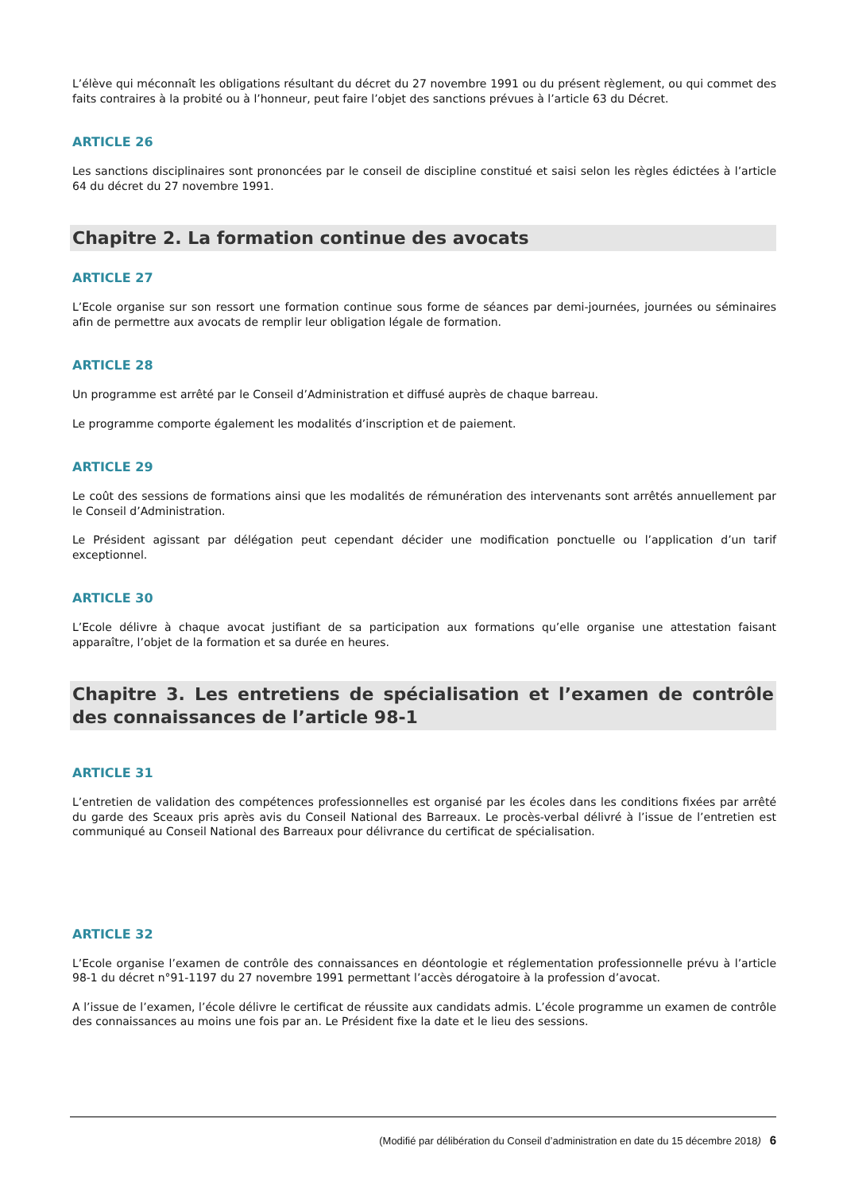L’élève qui méconnaît les obligations résultant du décret du 27 novembre 1991 ou du présent règlement, ou qui commet des faits contraires à la probité ou à l’honneur, peut faire l’objet des sanctions prévues à l’article 63 du Décret.
ARTICLE 26
Les sanctions disciplinaires sont prononcées par le conseil de discipline constitué et saisi selon les règles édictées à l’article 64 du décret du 27 novembre 1991.
Chapitre 2. La formation continue des avocats
ARTICLE 27
L’Ecole organise sur son ressort une formation continue sous forme de séances par demi-journées, journées ou séminaires afin de permettre aux avocats de remplir leur obligation légale de formation.
ARTICLE 28
Un programme est arrêté par le Conseil d’Administration et diffusé auprès de chaque barreau.
Le programme comporte également les modalités d’inscription et de paiement.
ARTICLE 29
Le coût des sessions de formations ainsi que les modalités de rémunération des intervenants sont arrêtés annuellement par le Conseil d’Administration.
Le Président agissant par délégation peut cependant décider une modification ponctuelle ou l’application d’un tarif exceptionnel.
ARTICLE 30
L’Ecole délivre à chaque avocat justifiant de sa participation aux formations qu’elle organise une attestation faisant apparaître, l’objet de la formation et sa durée en heures.
Chapitre 3. Les entretiens de spécialisation et l’examen de contrôle des connaissances de l’article 98-1
ARTICLE 31
L’entretien de validation des compétences professionnelles est organisé par les écoles dans les conditions fixées par arrêté du garde des Sceaux pris après avis du Conseil National des Barreaux. Le procès-verbal délivré à l’issue de l’entretien est communiqué au Conseil National des Barreaux pour délivrance du certificat de spécialisation.
ARTICLE 32
L’Ecole organise l’examen de contrôle des connaissances en déontologie et réglementation professionnelle prévu à l’article 98-1 du décret n°91-1197 du 27 novembre 1991 permettant l’accès dérogatoire à la profession d’avocat.
A l’issue de l’examen, l’école délivre le certificat de réussite aux candidats admis. L’école programme un examen de contrôle des connaissances au moins une fois par an. Le Président fixe la date et le lieu des sessions.
(Modifié par délibération du Conseil d’administration en date du 15 décembre 2018) 6